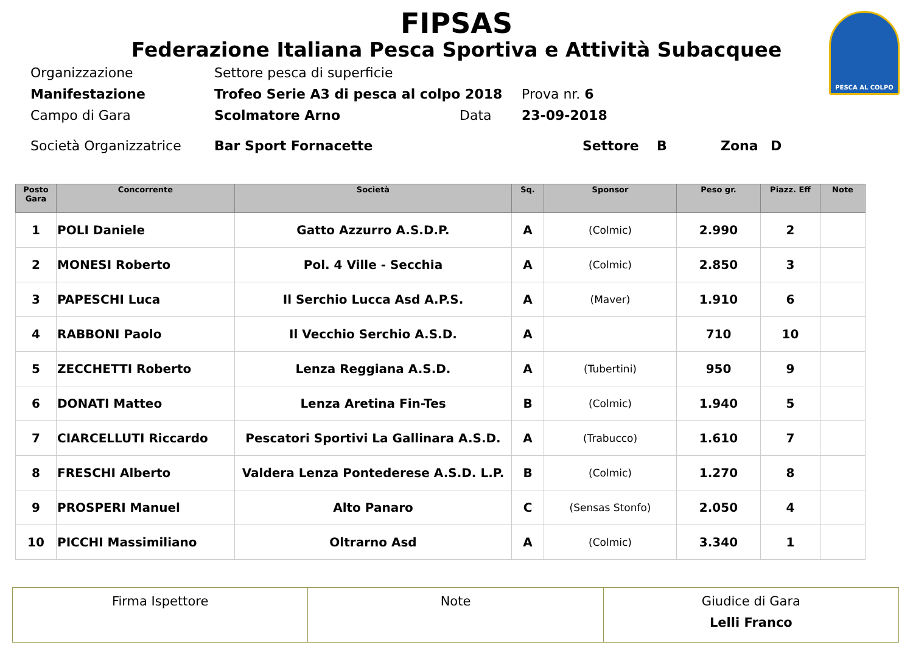PESCA AL COLPO
FIPSAS
Federazione Italiana Pesca Sportiva e Attività Subacquee
Organizzazione Settore pesca di superficie
Manifestazione Trofeo Serie A3 di pesca al colpo 2018 Prova nr. 6
Campo di Gara Scolmatore Arno Data 23-09-2018
Società Organizzatrice Bar Sport Fornacette Settore B Zona D
| Posto Gara | Concorrente | Società | Sq. | Sponsor | Peso gr. | Piazz. Eff | Note |
| --- | --- | --- | --- | --- | --- | --- | --- |
| 1 | POLI Daniele | Gatto Azzurro A.S.D.P. | A | (Colmic) | 2.990 | 2 | |
| 2 | MONESI Roberto | Pol. 4 Ville - Secchia | A | (Colmic) | 2.850 | 3 | |
| 3 | PAPESCHI Luca | Il Serchio Lucca Asd A.P.S. | A | (Maver) | 1.910 | 6 | |
| 4 | RABBONI Paolo | Il Vecchio Serchio A.S.D. | A | | 710 | 10 | |
| 5 | ZECCHETTI Roberto | Lenza Reggiana A.S.D. | A | (Tubertini) | 950 | 9 | |
| 6 | DONATI Matteo | Lenza Aretina Fin-Tes | B | (Colmic) | 1.940 | 5 | |
| 7 | CIARCELLUTI Riccardo | Pescatori Sportivi La Gallinara A.S.D. | A | (Trabucco) | 1.610 | 7 | |
| 8 | FRESCHI Alberto | Valdera Lenza Pontederese A.S.D. L.P. | B | (Colmic) | 1.270 | 8 | |
| 9 | PROSPERI Manuel | Alto Panaro | C | (Sensas Stonfo) | 2.050 | 4 | |
| 10 | PICCHI Massimiliano | Oltrarno Asd | A | (Colmic) | 3.340 | 1 | |
| Firma Ispettore | Note | Giudice di Gara Lelli Franco |